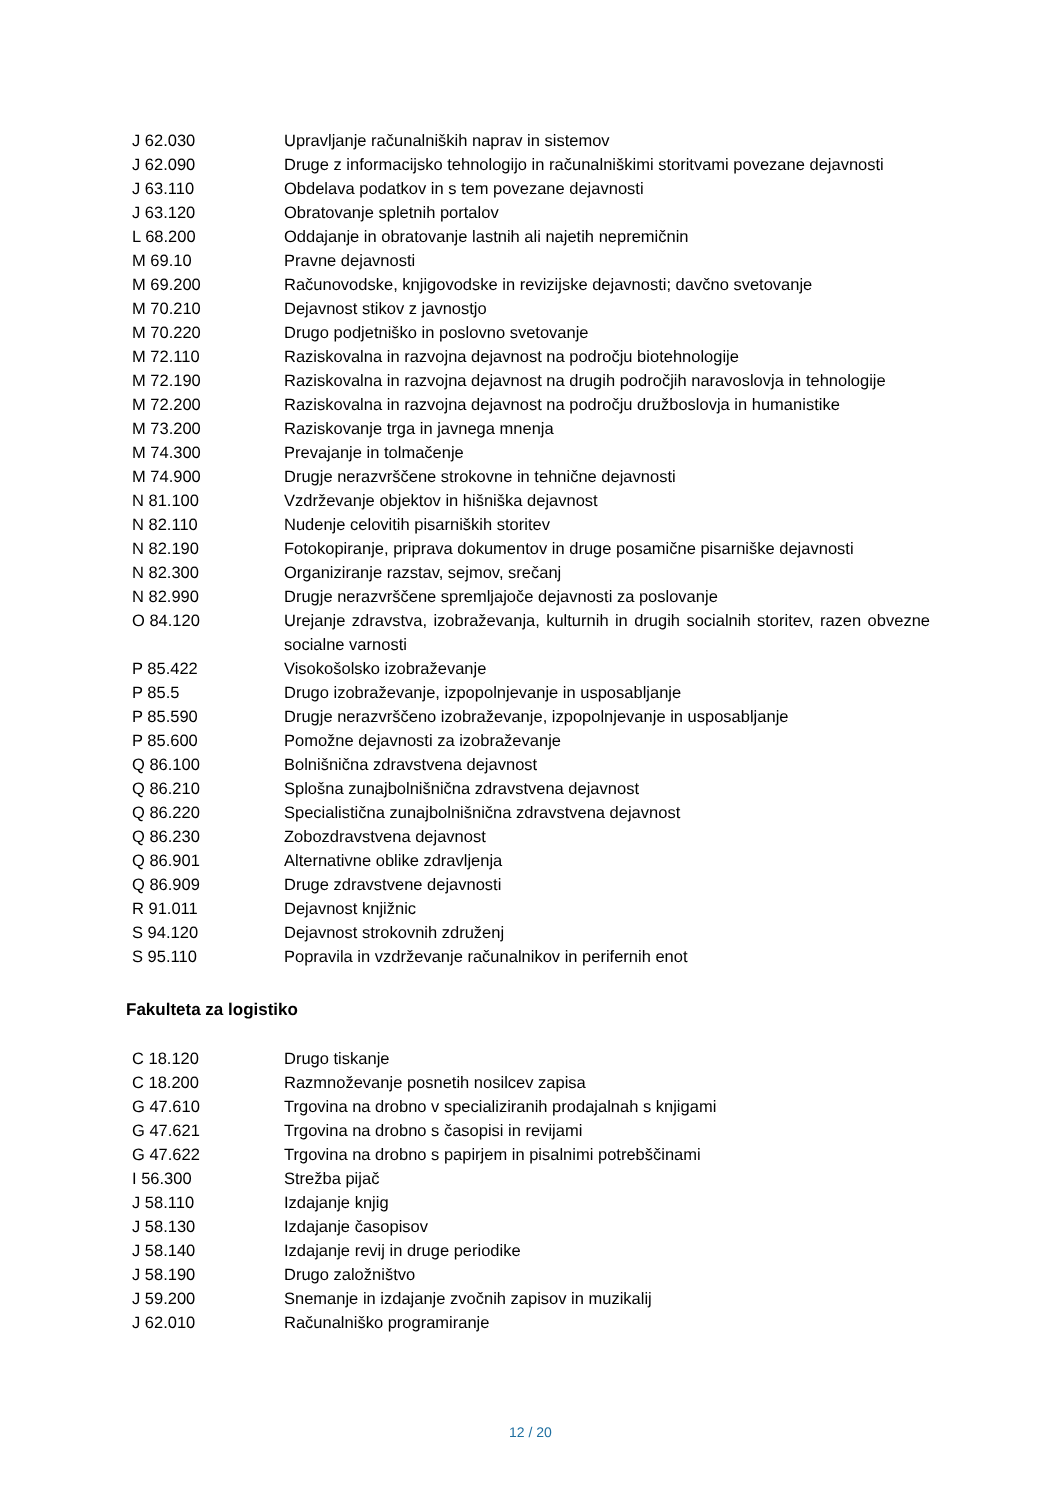| J 62.030 | Upravljanje računalniških naprav in sistemov |
| J 62.090 | Druge z informacijsko tehnologijo in računalniškimi storitvami povezane dejavnosti |
| J 63.110 | Obdelava podatkov in s tem povezane dejavnosti |
| J 63.120 | Obratovanje spletnih portalov |
| L 68.200 | Oddajanje in obratovanje lastnih ali najetih nepremičnin |
| M 69.10 | Pravne dejavnosti |
| M 69.200 | Računovodske, knjigovodske in revizijske dejavnosti; davčno svetovanje |
| M 70.210 | Dejavnost stikov z javnostjo |
| M 70.220 | Drugo podjetniško in poslovno svetovanje |
| M 72.110 | Raziskovalna in razvojna dejavnost na področju biotehnologije |
| M 72.190 | Raziskovalna in razvojna dejavnost na drugih področjih naravoslovja in tehnologije |
| M 72.200 | Raziskovalna in razvojna dejavnost na področju družboslovja in humanistike |
| M 73.200 | Raziskovanje trga in javnega mnenja |
| M 74.300 | Prevajanje in tolmačenje |
| M 74.900 | Drugje nerazvrščene strokovne in tehnične dejavnosti |
| N 81.100 | Vzdrževanje objektov in hišniška dejavnost |
| N 82.110 | Nudenje celovitih pisarniških storitev |
| N 82.190 | Fotokopiranje, priprava dokumentov in druge posamične pisarniške dejavnosti |
| N 82.300 | Organiziranje razstav, sejmov, srečanj |
| N 82.990 | Drugje nerazvrščene spremljajoče dejavnosti za poslovanje |
| O 84.120 | Urejanje zdravstva, izobraževanja, kulturnih in drugih socialnih storitev, razen obvezne socialne varnosti |
| P 85.422 | Visokošolsko izobraževanje |
| P 85.5 | Drugo izobraževanje, izpopolnjevanje in usposabljanje |
| P 85.590 | Drugje nerazvrščeno izobraževanje, izpopolnjevanje in usposabljanje |
| P 85.600 | Pomožne dejavnosti za izobraževanje |
| Q 86.100 | Bolnišnična zdravstvena dejavnost |
| Q 86.210 | Splošna zunajbolnišnična zdravstvena dejavnost |
| Q 86.220 | Specialistična zunajbolnišnična zdravstvena dejavnost |
| Q 86.230 | Zobozdravstvena dejavnost |
| Q 86.901 | Alternativne oblike zdravljenja |
| Q 86.909 | Druge zdravstvene dejavnosti |
| R 91.011 | Dejavnost knjižnic |
| S 94.120 | Dejavnost strokovnih združenj |
| S 95.110 | Popravila in vzdrževanje računalnikov in perifernih enot |
Fakulteta za logistiko
| C 18.120 | Drugo tiskanje |
| C 18.200 | Razmnoževanje posnetih nosilcev zapisa |
| G 47.610 | Trgovina na drobno v specializiranih prodajalnah s knjigami |
| G 47.621 | Trgovina na drobno s časopisi in revijami |
| G 47.622 | Trgovina na drobno s papirjem in pisalnimi potrebščinami |
| I 56.300 | Strežba pijač |
| J 58.110 | Izdajanje knjig |
| J 58.130 | Izdajanje časopisov |
| J 58.140 | Izdajanje revij in druge periodike |
| J 58.190 | Drugo založništvo |
| J 59.200 | Snemanje in izdajanje zvočnih zapisov in muzikalij |
| J 62.010 | Računalniško programiranje |
12 / 20